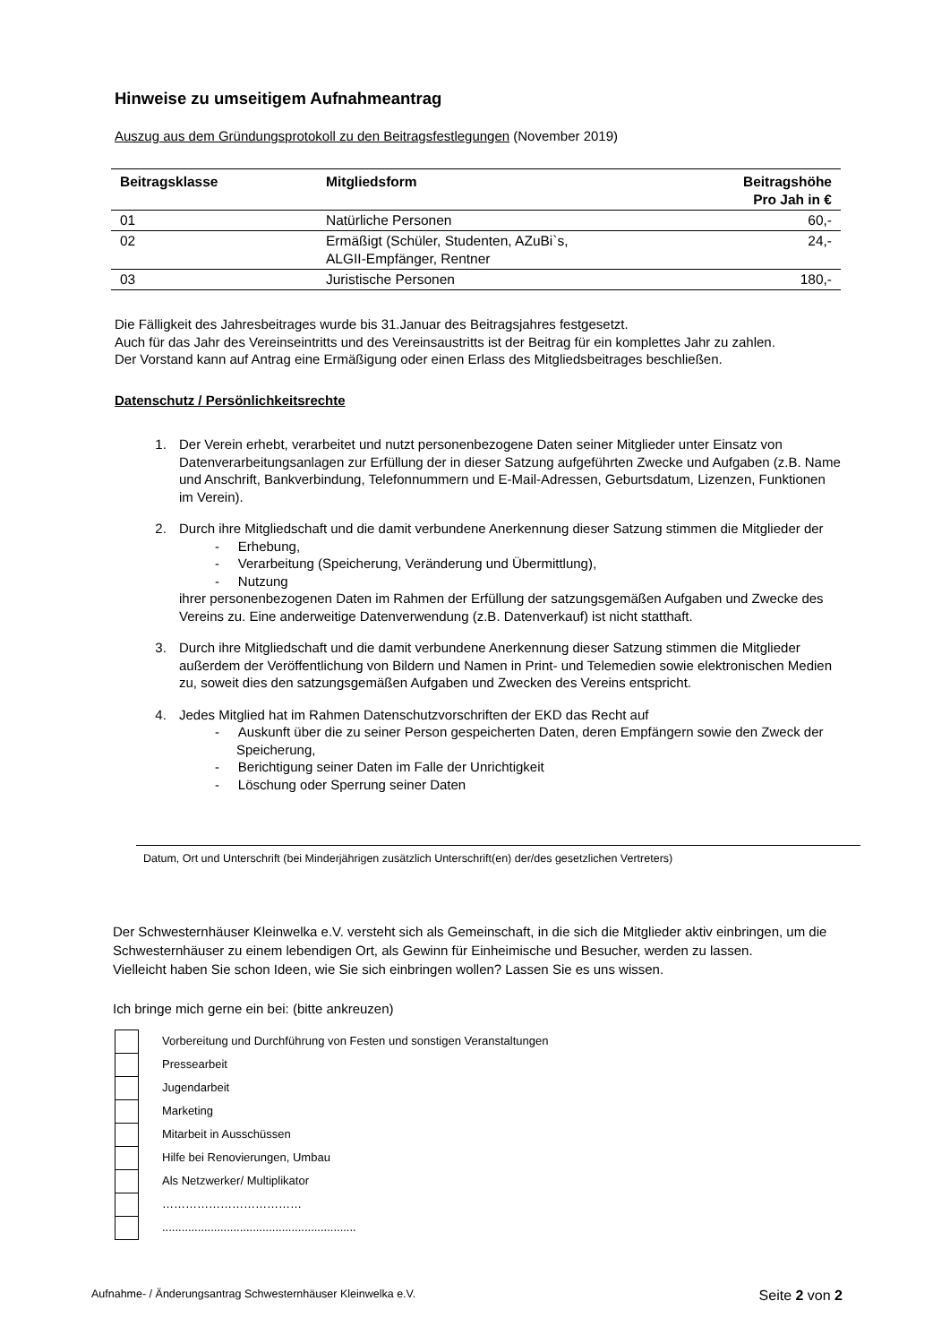Hinweise zu umseitigem Aufnahmeantrag
Auszug aus dem Gründungsprotokoll zu den Beitragsfestlegungen (November 2019)
| Beitragsklasse | Mitgliedsform | Beitragshöhe Pro Jah in € |
| --- | --- | --- |
| 01 | Natürliche Personen | 60,- |
| 02 | Ermäßigt (Schüler, Studenten, AZuBi`s, ALGII-Empfänger, Rentner | 24,- |
| 03 | Juristische Personen | 180,- |
Die Fälligkeit des Jahresbeitrages wurde bis 31.Januar des Beitragsjahres festgesetzt.
Auch für das Jahr des Vereinseintritts und des Vereinsaustritts ist der Beitrag für ein komplettes Jahr zu zahlen.
Der Vorstand kann auf Antrag eine Ermäßigung oder einen Erlass des Mitgliedsbeitrages beschließen.
Datenschutz / Persönlichkeitsrechte
1. Der Verein erhebt, verarbeitet und nutzt personenbezogene Daten seiner Mitglieder unter Einsatz von Datenverarbeitungsanlagen zur Erfüllung der in dieser Satzung aufgeführten Zwecke und Aufgaben (z.B. Name und Anschrift, Bankverbindung, Telefonnummern und E-Mail-Adressen, Geburtsdatum, Lizenzen, Funktionen im Verein).
2. Durch ihre Mitgliedschaft und die damit verbundene Anerkennung dieser Satzung stimmen die Mitglieder der
- Erhebung,
- Verarbeitung (Speicherung, Veränderung und Übermittlung),
- Nutzung
ihrer personenbezogenen Daten im Rahmen der Erfüllung der satzungsgemäßen Aufgaben und Zwecke des Vereins zu. Eine anderweitige Datenverwendung (z.B. Datenverkauf) ist nicht statthaft.
3. Durch ihre Mitgliedschaft und die damit verbundene Anerkennung dieser Satzung stimmen die Mitglieder außerdem der Veröffentlichung von Bildern und Namen in Print- und Telemedien sowie elektronischen Medien zu, soweit dies den satzungsgemäßen Aufgaben und Zwecken des Vereins entspricht.
4. Jedes Mitglied hat im Rahmen Datenschutzvorschriften der EKD das Recht auf
- Auskunft über die zu seiner Person gespeicherten Daten, deren Empfängern sowie den Zweck der Speicherung,
- Berichtigung seiner Daten im Falle der Unrichtigkeit
- Löschung oder Sperrung seiner Daten
Datum, Ort und Unterschrift (bei Minderjährigen zusätzlich Unterschrift(en) der/des gesetzlichen Vertreters)
Der Schwesternhäuser Kleinwelka e.V. versteht sich als Gemeinschaft, in die sich die Mitglieder aktiv einbringen, um die Schwesternhäuser zu einem lebendigen Ort, als Gewinn für Einheimische und Besucher, werden zu lassen.
Vielleicht haben Sie schon Ideen, wie Sie sich einbringen wollen? Lassen Sie es uns wissen.
Ich bringe mich gerne ein bei: (bitte ankreuzen)
Vorbereitung und Durchführung von Festen und sonstigen Veranstaltungen
Pressearbeit
Jugendarbeit
Marketing
Mitarbeit in Ausschüssen
Hilfe bei Renovierungen, Umbau
Als Netzwerker/ Multiplikator
………………………………
............................................................
Aufnahme- / Änderungsantrag Schwesternhäuser Kleinwelka e.V. Seite 2 von 2